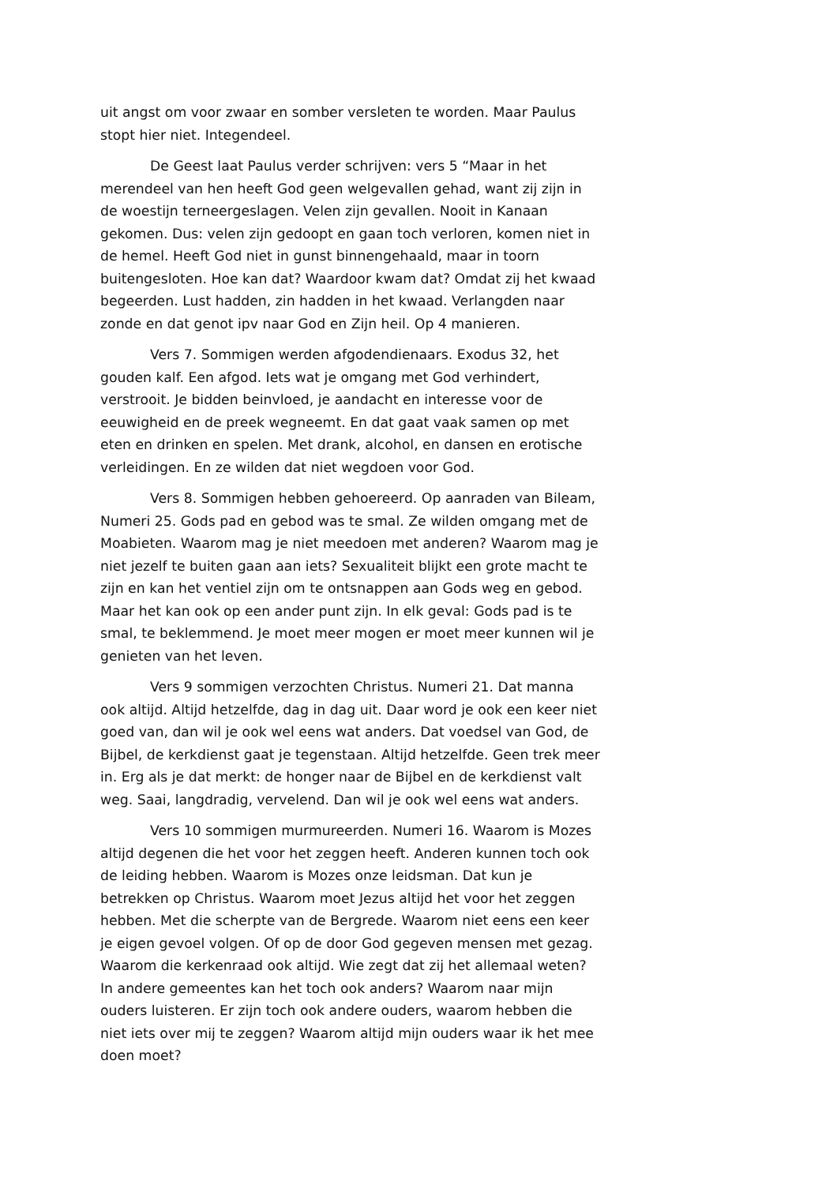uit angst om voor zwaar en somber versleten te worden. Maar Paulus stopt hier niet. Integendeel.
De Geest laat Paulus verder schrijven: vers 5 “Maar in het merendeel van hen heeft God geen welgevallen gehad, want zij zijn in de woestijn terneergeslagen. Velen zijn gevallen. Nooit in Kanaan gekomen. Dus: velen zijn gedoopt en gaan toch verloren, komen niet in de hemel. Heeft God niet in gunst binnengehaald, maar in toorn buitengesloten. Hoe kan dat? Waardoor kwam dat? Omdat zij het kwaad begeerden. Lust hadden, zin hadden in het kwaad. Verlangden naar zonde en dat genot ipv naar God en Zijn heil. Op 4 manieren.
Vers 7. Sommigen werden afgodendienaars. Exodus 32, het gouden kalf. Een afgod. Iets wat je omgang met God verhindert, verstrooit. Je bidden beinvloed, je aandacht en interesse voor de eeuwigheid en de preek wegneemt. En dat gaat vaak samen op met eten en drinken en spelen. Met drank, alcohol, en dansen en erotische verleidingen. En ze wilden dat niet wegdoen voor God.
Vers 8. Sommigen hebben gehoereerd. Op aanraden van Bileam, Numeri 25. Gods pad en gebod was te smal. Ze wilden omgang met de Moabieten. Waarom mag je niet meedoen met anderen? Waarom mag je niet jezelf te buiten gaan aan iets? Sexualiteit blijkt een grote macht te zijn en kan het ventiel zijn om te ontsnappen aan Gods weg en gebod. Maar het kan ook op een ander punt zijn. In elk geval: Gods pad is te smal, te beklemmend. Je moet meer mogen er moet meer kunnen wil je genieten van het leven.
Vers 9 sommigen verzochten Christus. Numeri 21. Dat manna ook altijd. Altijd hetzelfde, dag in dag uit. Daar word je ook een keer niet goed van, dan wil je ook wel eens wat anders. Dat voedsel van God, de Bijbel, de kerkdienst gaat je tegenstaan. Altijd hetzelfde. Geen trek meer in. Erg als je dat merkt: de honger naar de Bijbel en de kerkdienst valt weg. Saai, langdradig, vervelend. Dan wil je ook wel eens wat anders.
Vers 10 sommigen murmureerden. Numeri 16. Waarom is Mozes altijd degenen die het voor het zeggen heeft. Anderen kunnen toch ook de leiding hebben. Waarom is Mozes onze leidsman. Dat kun je betrekken op Christus. Waarom moet Jezus altijd het voor het zeggen hebben. Met die scherpte van de Bergrede. Waarom niet eens een keer je eigen gevoel volgen. Of op de door God gegeven mensen met gezag. Waarom die kerkenraad ook altijd. Wie zegt dat zij het allemaal weten? In andere gemeentes kan het toch ook anders? Waarom naar mijn ouders luisteren. Er zijn toch ook andere ouders, waarom hebben die niet iets over mij te zeggen? Waarom altijd mijn ouders waar ik het mee doen moet?